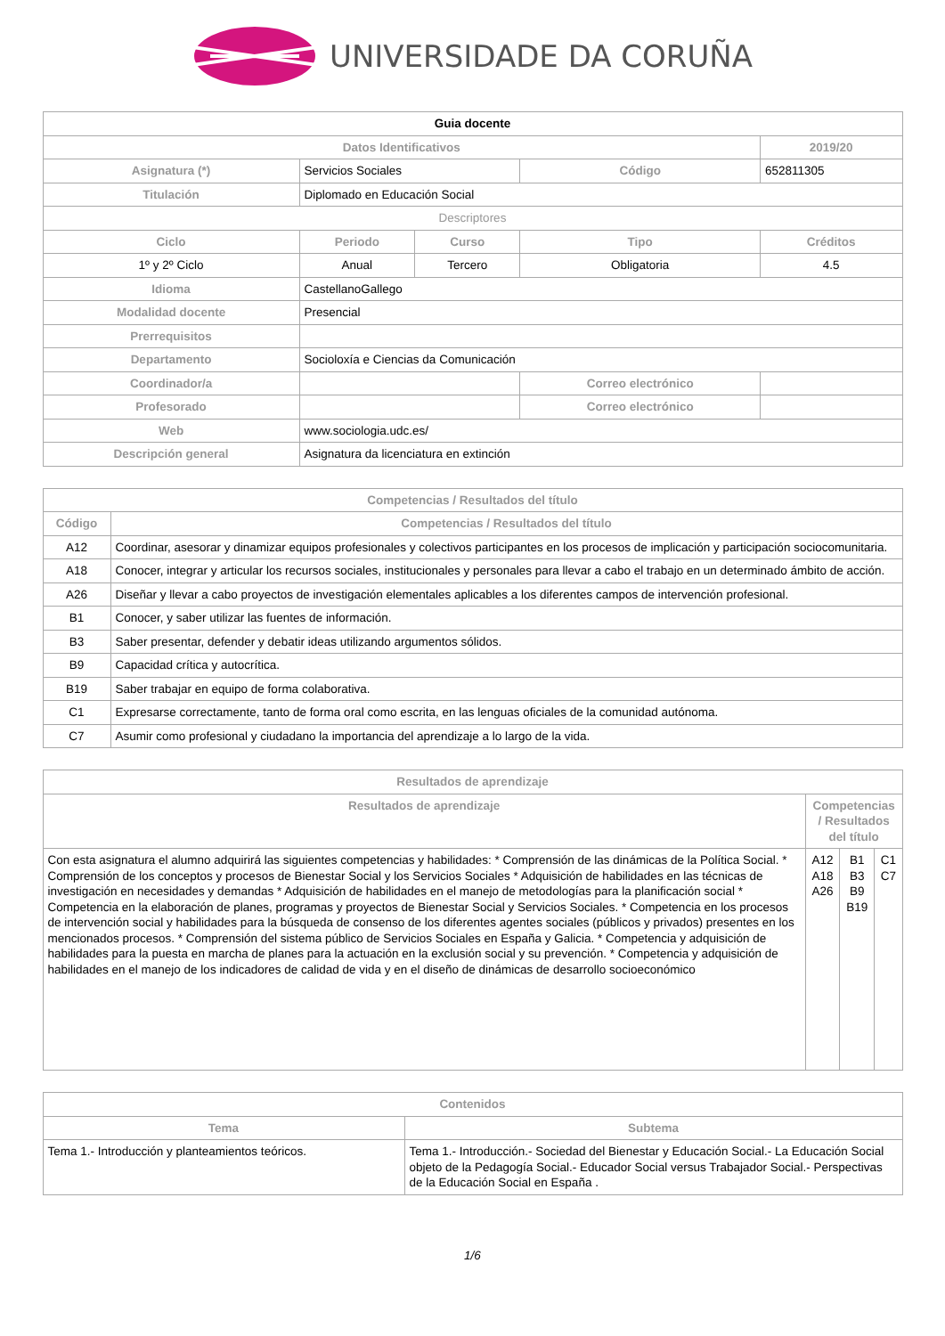UNIVERSIDADE DA CORUÑA
| Guia docente | | | | | |
| Datos Identificativos | | | | | 2019/20 |
| Asignatura (*) | Servicios Sociales | | Código | | 652811305 |
| Titulación | Diplomado en Educación Social | | | | |
| Descriptores | | | | | |
| Ciclo | Periodo | Curso | Tipo | | Créditos |
| 1º y 2º Ciclo | Anual | Tercero | Obligatoria | | 4.5 |
| Idioma | CastellanoGallego | | | | |
| Modalidad docente | Presencial | | | | |
| Prerrequisitos | | | | | |
| Departamento | Socioloxía e Ciencias da Comunicación | | | | |
| Coordinador/a | | | Correo electrónico | | |
| Profesorado | | | Correo electrónico | | |
| Web | www.sociologia.udc.es/ | | | | |
| Descripción general | Asignatura da licenciatura en extinción | | | | |
| Competencias / Resultados del título | |
| --- | --- |
| Código | Competencias / Resultados del título |
| A12 | Coordinar, asesorar y dinamizar equipos profesionales y colectivos participantes en los procesos de implicación y participación sociocomunitaria. |
| A18 | Conocer, integrar y articular los recursos sociales, institucionales y personales para llevar a cabo el trabajo en un determinado ámbito de acción. |
| A26 | Diseñar y llevar a cabo proyectos de investigación elementales aplicables a los diferentes campos de intervención profesional. |
| B1 | Conocer, y saber utilizar las fuentes de información. |
| B3 | Saber presentar, defender y debatir ideas utilizando argumentos sólidos. |
| B9 | Capacidad crítica y autocrítica. |
| B19 | Saber trabajar en equipo de forma colaborativa. |
| C1 | Expresarse correctamente, tanto de forma oral como escrita, en las lenguas oficiales de la comunidad autónoma. |
| C7 | Asumir como profesional y ciudadano la importancia del aprendizaje a lo largo de la vida. |
| Resultados de aprendizaje | | | |
| --- | --- | --- | --- |
| Resultados de aprendizaje | Competencias / Resultados del título | | |
| Con esta asignatura el alumno adquirirá las siguientes competencias y habilidades: * Comprensión de las dinámicas de la Política Social. * Comprensión de los conceptos y procesos de Bienestar Social y los Servicios Sociales * Adquisición de habilidades en las técnicas de investigación en necesidades y demandas * Adquisición de habilidades en el manejo de metodologías para la planificación social * Competencia en la elaboración de planes, programas y proyectos de Bienestar Social y Servicios Sociales. * Competencia en los procesos de intervención social y habilidades para la búsqueda de consenso de los diferentes agentes sociales (públicos y privados) presentes en los mencionados procesos. * Comprensión del sistema público de Servicios Sociales en España y Galicia. * Competencia y adquisición de habilidades para la puesta en marcha de planes para la actuación en la exclusión social y su prevención. * Competencia y adquisición de habilidades en el manejo de los indicadores de calidad de vida y en el diseño de dinámicas de desarrollo socioeconómico | A12 A18 A26 | B1 B3 B9 B19 | C1 C7 |
| Contenidos | |
| --- | --- |
| Tema | Subtema |
| Tema 1.- Introducción y planteamientos teóricos. | Tema 1.- Introducción.- Sociedad del Bienestar y Educación Social.- La Educación Social objeto de la Pedagogía Social.- Educador Social versus Trabajador Social.- Perspectivas de la Educación Social en España . |
1/6